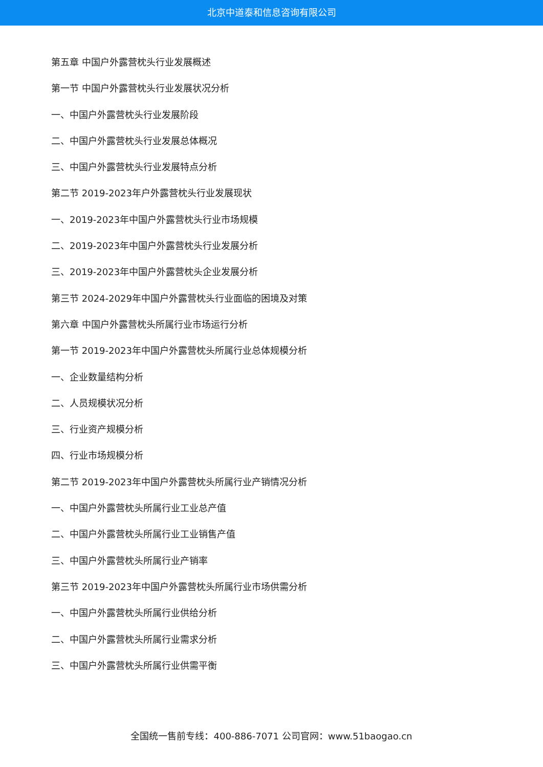北京中道泰和信息咨询有限公司
第五章 中国户外露营枕头行业发展概述
第一节 中国户外露营枕头行业发展状况分析
一、中国户外露营枕头行业发展阶段
二、中国户外露营枕头行业发展总体概况
三、中国户外露营枕头行业发展特点分析
第二节 2019-2023年户外露营枕头行业发展现状
一、2019-2023年中国户外露营枕头行业市场规模
二、2019-2023年中国户外露营枕头行业发展分析
三、2019-2023年中国户外露营枕头企业发展分析
第三节 2024-2029年中国户外露营枕头行业面临的困境及对策
第六章 中国户外露营枕头所属行业市场运行分析
第一节 2019-2023年中国户外露营枕头所属行业总体规模分析
一、企业数量结构分析
二、人员规模状况分析
三、行业资产规模分析
四、行业市场规模分析
第二节 2019-2023年中国户外露营枕头所属行业产销情况分析
一、中国户外露营枕头所属行业工业总产值
二、中国户外露营枕头所属行业工业销售产值
三、中国户外露营枕头所属行业产销率
第三节 2019-2023年中国户外露营枕头所属行业市场供需分析
一、中国户外露营枕头所属行业供给分析
二、中国户外露营枕头所属行业需求分析
三、中国户外露营枕头所属行业供需平衡
全国统一售前专线：400-886-7071 公司官网：www.51baogao.cn